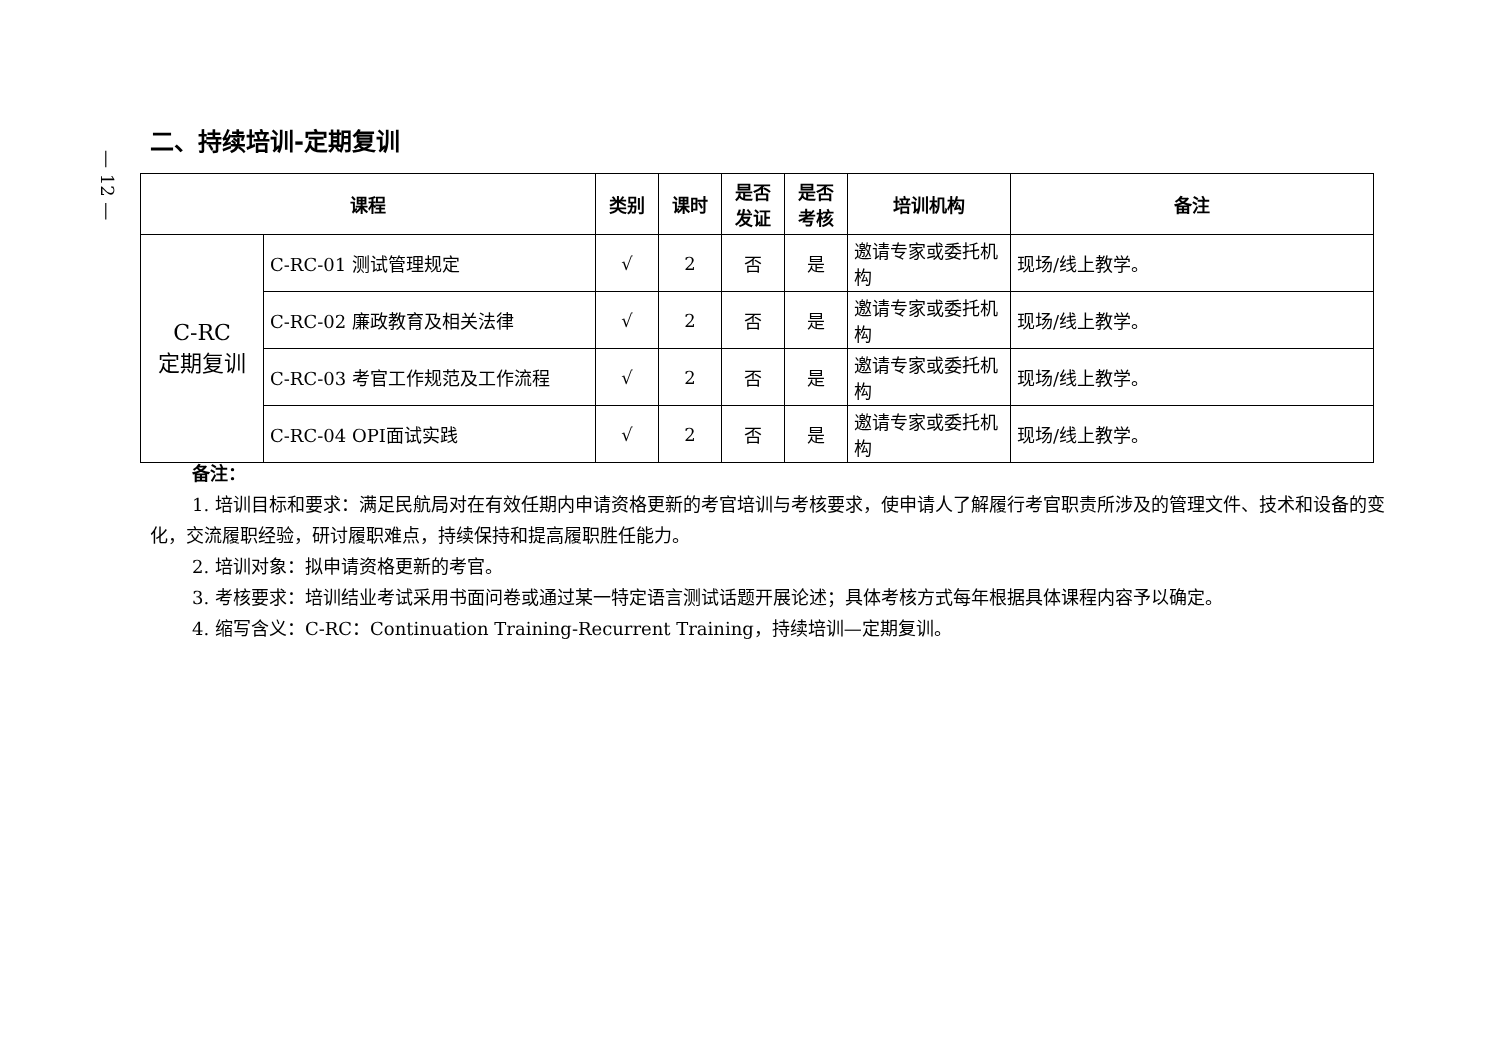— 12 —
二、持续培训-定期复训
| 课程 | | 类别 | 课时 | 是否 发证 | 是否 考核 | 培训机构 | 备注 |
| --- | --- | --- | --- | --- | --- | --- | --- |
| C-RC 定期复训 | C-RC-01 测试管理规定 | √ | 2 | 否 | 是 | 邀请专家或委托机构 | 现场/线上教学。 |
| | C-RC-02 廉政教育及相关法律 | √ | 2 | 否 | 是 | 邀请专家或委托机构 | 现场/线上教学。 |
| | C-RC-03 考官工作规范及工作流程 | √ | 2 | 否 | 是 | 邀请专家或委托机构 | 现场/线上教学。 |
| | C-RC-04 OPI面试实践 | √ | 2 | 否 | 是 | 邀请专家或委托机构 | 现场/线上教学。 |
备注：
1. 培训目标和要求：满足民航局对在有效任期内申请资格更新的考官培训与考核要求，使申请人了解履行考官职责所涉及的管理文件、技术和设备的变化，交流履职经验，研讨履职难点，持续保持和提高履职胜任能力。
2. 培训对象：拟申请资格更新的考官。
3. 考核要求：培训结业考试采用书面问卷或通过某一特定语言测试话题开展论述；具体考核方式每年根据具体课程内容予以确定。
4. 缩写含义：C-RC：Continuation Training-Recurrent Training，持续培训—定期复训。